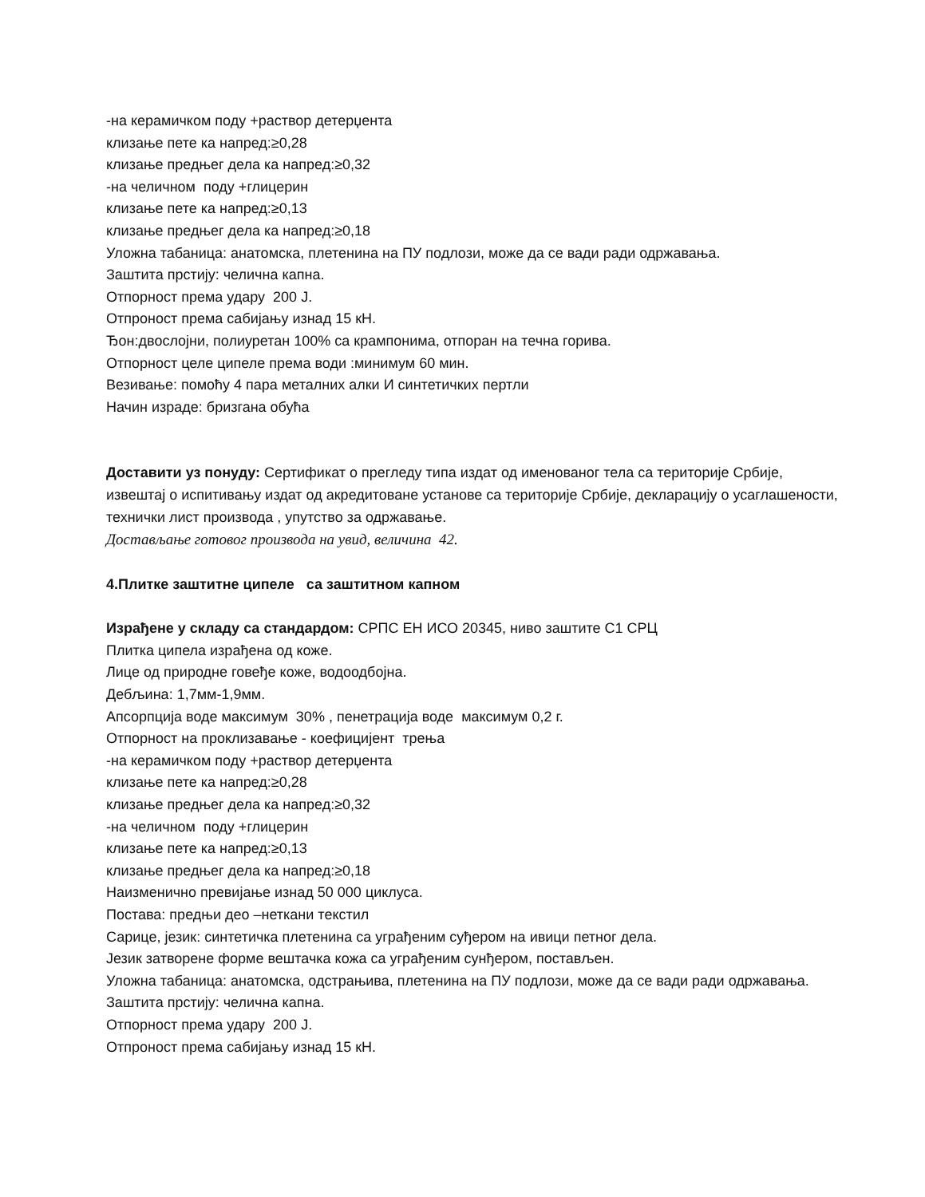-на керамичком поду +раствор детерџента
клизање пете ка напред:≥0,28
клизање предњег дела ка напред:≥0,32
-на челичном поду +глицерин
клизање пете ка напред:≥0,13
клизање предњег дела ка напред:≥0,18
Уложна табаница: анатомска, плетенина на ПУ подлози, може да се вади ради одржавања.
Заштита прстију: челична капна.
Отпорност према удару 200 Ј.
Отпроност према сабијању изнад 15 кН.
Ђон:двослојни, полиуретан 100% са крампонима, отпоран на течна горива.
Отпорност целе ципеле према води :минимум 60 мин.
Везивање: помоћу 4 пара металних алки И синтетичких пертли
Начин израде: бризгана обућа
Доставити уз понуду: Сертификат о прегледу типа издат од именованог тела са територије Србије, извештај о испитивању издат од акредитоване установе са територије Србије, декларацију о усаглашености, технички лист производа , упутство за одржавање.
Достављање готовог производа на увид, величина 42.
4.Плитке заштитне ципеле са заштитном капном
Израђене у складу са стандардом: СРПС ЕН ИСО 20345, ниво заштите С1 СРЦ
Плитка ципела израђена од коже.
Лице од природне говеђе коже, водоодбојна.
Дебљина: 1,7мм-1,9мм.
Апсорпција воде максимум 30% , пенетрација воде максимум 0,2 г.
Отпорност на проклизавање - коефицијент трења
-на керамичком поду +раствор детерџента
клизање пете ка напред:≥0,28
клизање предњег дела ка напред:≥0,32
-на челичном поду +глицерин
клизање пете ка напред:≥0,13
клизање предњег дела ка напред:≥0,18
Наизменично превијање изнад 50 000 циклуса.
Постава: предњи део –неткани текстил
Сарице, језик: синтетичка плетенина са уграђеним суђером на ивици петног дела.
Језик затворене форме вештачка кожа са уграђеним сунђером, постављен.
Уложна табаница: анатомска, одстрањива, плетенина на ПУ подлози, може да се вади ради одржавања.
Заштита прстију: челична капна.
Отпорност према удару 200 Ј.
Отпроност према сабијању изнад 15 кН.